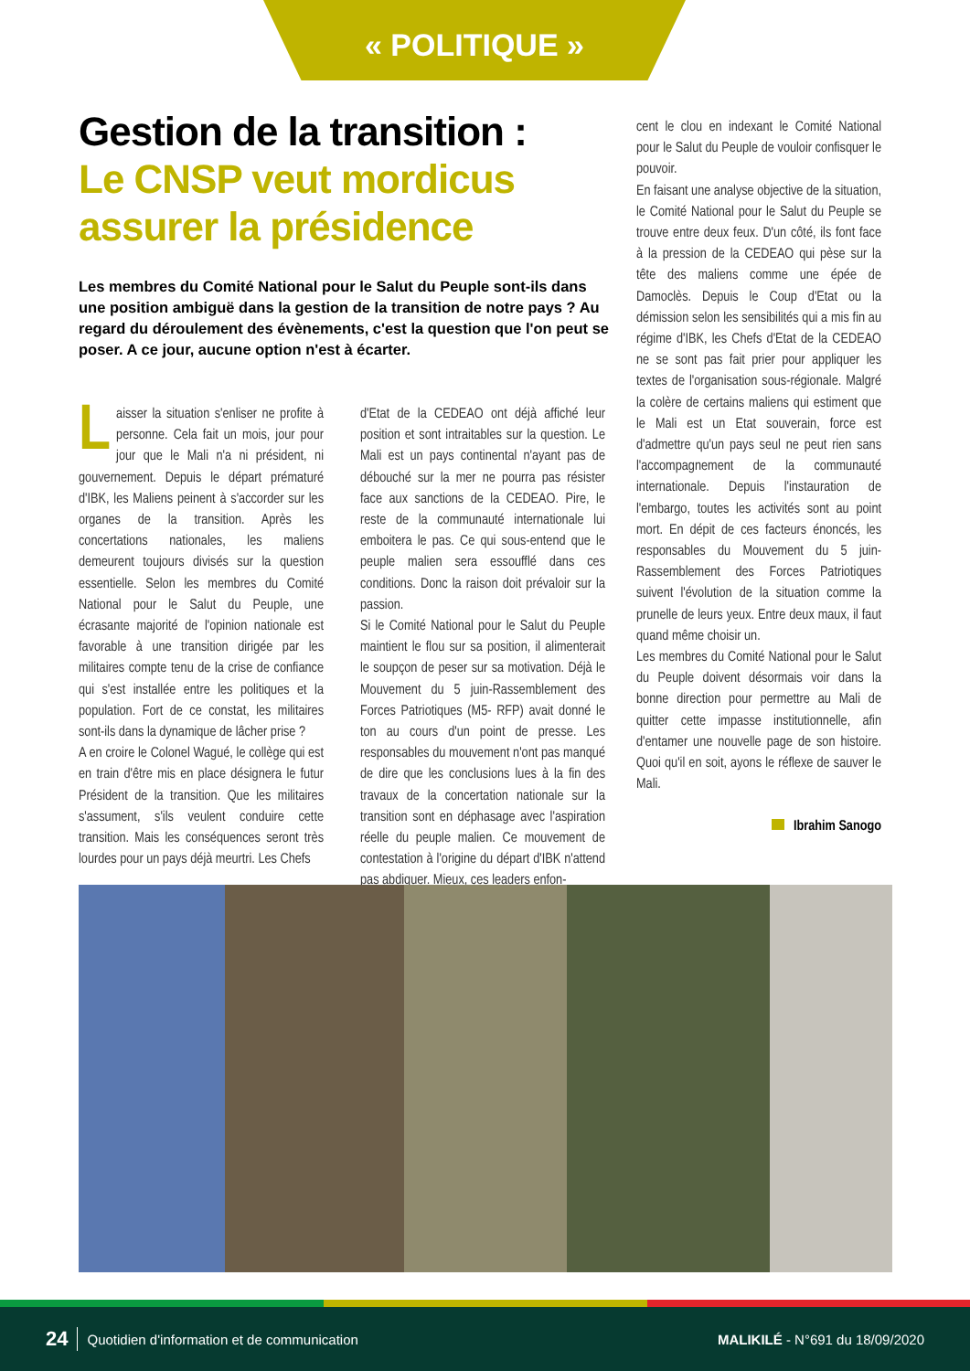« POLITIQUE »
Gestion de la transition :
Le CNSP veut mordicus assurer la présidence
Les membres du Comité National pour le Salut du Peuple sont-ils dans une position ambiguë dans la gestion de la transition de notre pays ? Au regard du déroulement des évènements, c'est la question que l'on peut se poser. A ce jour, aucune option n'est à écarter.
Laisser la situation s'enliser ne profite à personne. Cela fait un mois, jour pour jour que le Mali n'a ni président, ni gouvernement. Depuis le départ prématuré d'IBK, les Maliens peinent à s'accorder sur les organes de la transition. Après les concertations nationales, les maliens demeurent toujours divisés sur la question essentielle. Selon les membres du Comité National pour le Salut du Peuple, une écrasante majorité de l'opinion nationale est favorable à une transition dirigée par les militaires compte tenu de la crise de confiance qui s'est installée entre les politiques et la population. Fort de ce constat, les militaires sont-ils dans la dynamique de lâcher prise ?
A en croire le Colonel Wagué, le collège qui est en train d'être mis en place désignera le futur Président de la transition. Que les militaires s'assument, s'ils veulent conduire cette transition. Mais les conséquences seront très lourdes pour un pays déjà meurtri. Les Chefs
d'Etat de la CEDEAO ont déjà affiché leur position et sont intraitables sur la question. Le Mali est un pays continental n'ayant pas de débouché sur la mer ne pourra pas résister face aux sanctions de la CEDEAO. Pire, le reste de la communauté internationale lui emboitera le pas. Ce qui sous-entend que le peuple malien sera essoufflé dans ces conditions. Donc la raison doit prévaloir sur la passion.
Si le Comité National pour le Salut du Peuple maintient le flou sur sa position, il alimenterait le soupçon de peser sur sa motivation. Déjà le Mouvement du 5 juin-Rassemblement des Forces Patriotiques (M5- RFP) avait donné le ton au cours d'un point de presse. Les responsables du mouvement n'ont pas manqué de dire que les conclusions lues à la fin des travaux de la concertation nationale sur la transition sont en déphasage avec l'aspiration réelle du peuple malien. Ce mouvement de contestation à l'origine du départ d'IBK n'attend pas abdiquer. Mieux, ces leaders enfon-
cent le clou en indexant le Comité National pour le Salut du Peuple de vouloir confisquer le pouvoir.
En faisant une analyse objective de la situation, le Comité National pour le Salut du Peuple se trouve entre deux feux. D'un côté, ils font face à la pression de la CEDEAO qui pèse sur la tête des maliens comme une épée de Damoclès. Depuis le Coup d'Etat ou la démission selon les sensibilités qui a mis fin au régime d'IBK, les Chefs d'Etat de la CEDEAO ne se sont pas fait prier pour appliquer les textes de l'organisation sous-régionale. Malgré la colère de certains maliens qui estiment que le Mali est un Etat souverain, force est d'admettre qu'un pays seul ne peut rien sans l'accompagnement de la communauté internationale. Depuis l'instauration de l'embargo, toutes les activités sont au point mort. En dépit de ces facteurs énoncés, les responsables du Mouvement du 5 juin-Rassemblement des Forces Patriotiques suivent l'évolution de la situation comme la prunelle de leurs yeux. Entre deux maux, il faut quand même choisir un.
Les membres du Comité National pour le Salut du Peuple doivent désormais voir dans la bonne direction pour permettre au Mali de quitter cette impasse institutionnelle, afin d'entamer une nouvelle page de son histoire. Quoi qu'il en soit, ayons le réflexe de sauver le Mali.
Ibrahim Sanogo
24 Quotidien d'information et de communication MALIKILÉ - N°691 du 18/09/2020